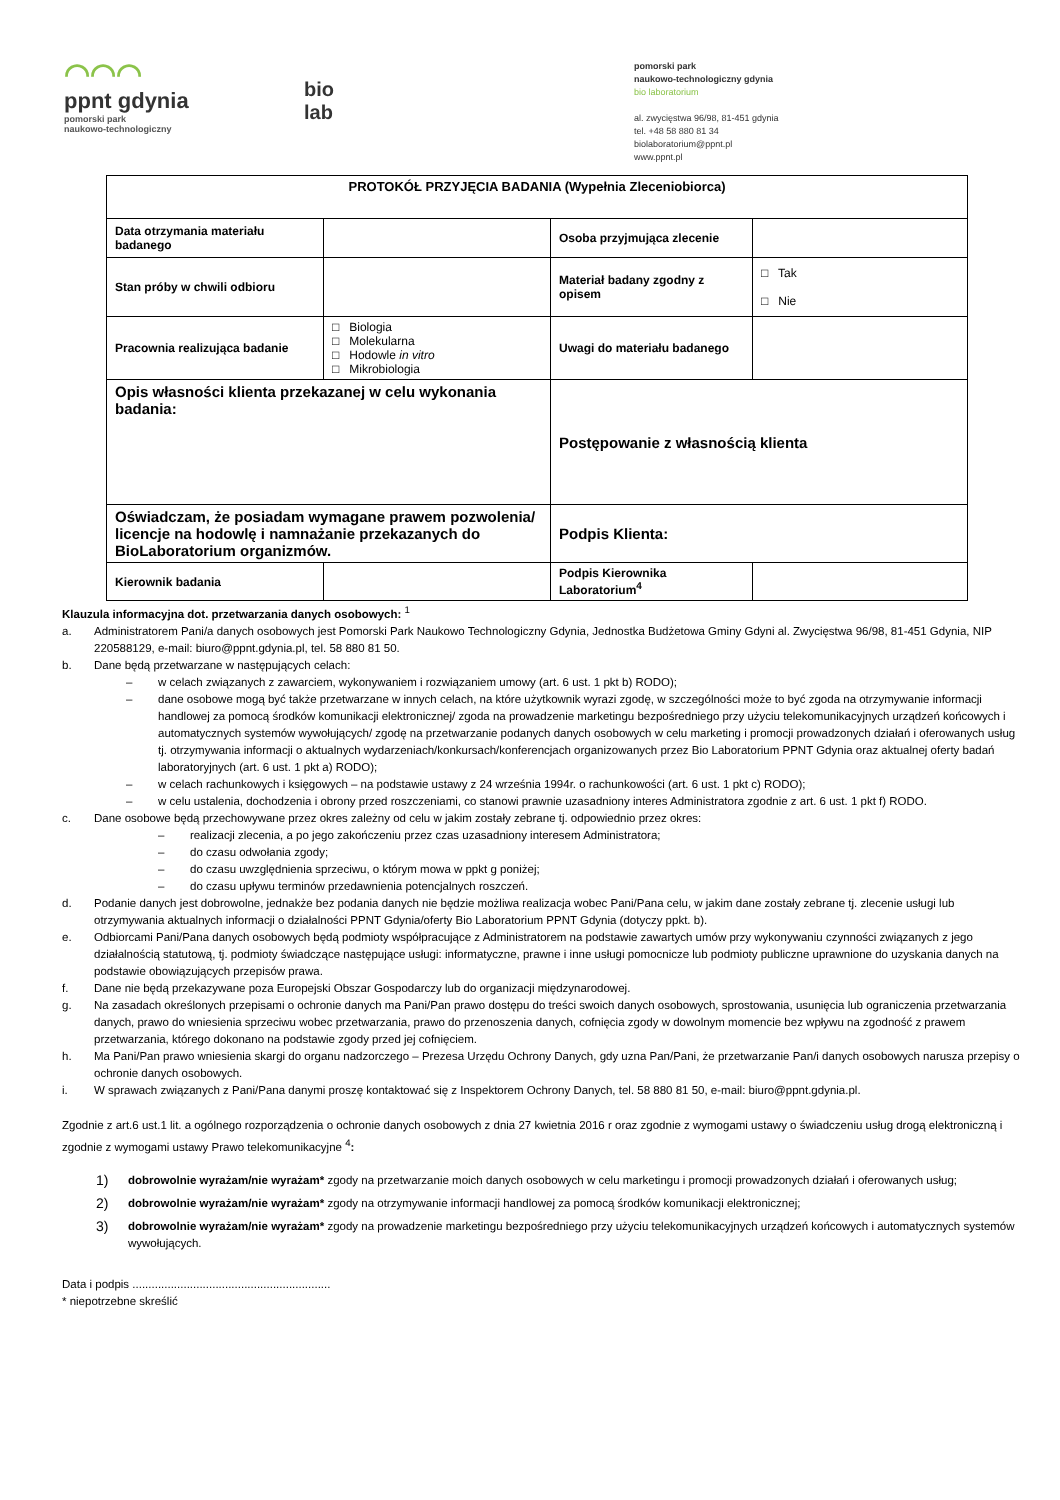◠◠◠
ppnt gdynia
pomorski park
naukowo-technologiczny
bio
lab
pomorski park
naukowo-technologiczny gdynia
bio laboratorium
al. zwycięstwa 96/98, 81-451 gdynia
tel. +48 58 880 81 34
biolaboratorium@ppnt.pl
www.ppnt.pl
| PROTOKÓŁ PRZYJĘCIA BADANIA (Wypełnia Zleceniobiorca) | | | |
| Data otrzymania materiału badanego | | Osoba przyjmująca zlecenie | |
| Stan próby w chwili odbioru | | Materiał badany zgodny z opisem | □ Tak □ Nie |
| Pracownia realizująca badanie | □ Biologia □ Molekularna □ Hodowle in vitro □ Mikrobiologia | Uwagi do materiału badanego | |
| Opis własności klienta przekazanej w celu wykonania badania: | | Postępowanie z własnością klienta | |
| Oświadczam, że posiadam wymagane prawem pozwolenia/ licencje na hodowlę i namnażanie przekazanych do BioLaboratorium organizmów. | | Podpis Klienta: | |
| Kierownik badania | | Podpis Kierownika Laboratorium<sup>4</sup> | |
Klauzula informacyjna dot. przetwarzania danych osobowych: <sup>1</sup>
a. Administratorem Pani/a danych osobowych jest Pomorski Park Naukowo Technologiczny Gdynia, Jednostka Budżetowa Gminy Gdyni al. Zwycięstwa 96/98, 81-451 Gdynia, NIP 220588129, e-mail: biuro@ppnt.gdynia.pl, tel. 58 880 81 50.
b. Dane będą przetwarzane w następujących celach:
– w celach związanych z zawarciem, wykonywaniem i rozwiązaniem umowy (art. 6 ust. 1 pkt b) RODO);
– dane osobowe mogą być także przetwarzane w innych celach, na które użytkownik wyrazi zgodę, w szczególności może to być zgoda na otrzymywanie informacji handlowej za pomocą środków komunikacji elektronicznej/ zgoda na prowadzenie marketingu bezpośredniego przy użyciu telekomunikacyjnych urządzeń końcowych i automatycznych systemów wywołujących/ zgodę na przetwarzanie podanych danych osobowych w celu marketing i promocji prowadzonych działań i oferowanych usług tj. otrzymywania informacji o aktualnych wydarzeniach/konkursach/konferencjach organizowanych przez Bio Laboratorium PPNT Gdynia oraz aktualnej oferty badań laboratoryjnych (art. 6 ust. 1 pkt a) RODO);
– w celach rachunkowych i księgowych – na podstawie ustawy z 24 września 1994r. o rachunkowości (art. 6 ust. 1 pkt c) RODO);
– w celu ustalenia, dochodzenia i obrony przed roszczeniami, co stanowi prawnie uzasadniony interes Administratora zgodnie z art. 6 ust. 1 pkt f) RODO.
c. Dane osobowe będą przechowywane przez okres zależny od celu w jakim zostały zebrane tj. odpowiednio przez okres:
– realizacji zlecenia, a po jego zakończeniu przez czas uzasadniony interesem Administratora;
– do czasu odwołania zgody;
– do czasu uwzględnienia sprzeciwu, o którym mowa w ppkt g poniżej;
– do czasu upływu terminów przedawnienia potencjalnych roszczeń.
d. Podanie danych jest dobrowolne, jednakże bez podania danych nie będzie możliwa realizacja wobec Pani/Pana celu, w jakim dane zostały zebrane tj. zlecenie usługi lub otrzymywania aktualnych informacji o działalności PPNT Gdynia/oferty Bio Laboratorium PPNT Gdynia (dotyczy ppkt. b).
e. Odbiorcami Pani/Pana danych osobowych będą podmioty współpracujące z Administratorem na podstawie zawartych umów przy wykonywaniu czynności związanych z jego działalnością statutową, tj. podmioty świadczące następujące usługi: informatyczne, prawne i inne usługi pomocnicze lub podmioty publiczne uprawnione do uzyskania danych na podstawie obowiązujących przepisów prawa.
f. Dane nie będą przekazywane poza Europejski Obszar Gospodarczy lub do organizacji międzynarodowej.
g. Na zasadach określonych przepisami o ochronie danych ma Pani/Pan prawo dostępu do treści swoich danych osobowych, sprostowania, usunięcia lub ograniczenia przetwarzania danych, prawo do wniesienia sprzeciwu wobec przetwarzania, prawo do przenoszenia danych, cofnięcia zgody w dowolnym momencie bez wpływu na zgodność z prawem przetwarzania, którego dokonano na podstawie zgody przed jej cofnięciem.
h. Ma Pani/Pan prawo wniesienia skargi do organu nadzorczego – Prezesa Urzędu Ochrony Danych, gdy uzna Pan/Pani, że przetwarzanie Pan/i danych osobowych narusza przepisy o ochronie danych osobowych.
i. W sprawach związanych z Pani/Pana danymi proszę kontaktować się z Inspektorem Ochrony Danych, tel. 58 880 81 50, e-mail: biuro@ppnt.gdynia.pl.
Zgodnie z art.6 ust.1 lit. a ogólnego rozporządzenia o ochronie danych osobowych z dnia 27 kwietnia 2016 r oraz zgodnie z wymogami ustawy o świadczeniu usług drogą elektroniczną i zgodnie z wymogami ustawy Prawo telekomunikacyjne <sup>4</sup>:
1) dobrowolnie wyrażam/nie wyrażam* zgody na przetwarzanie moich danych osobowych w celu marketingu i promocji prowadzonych działań i oferowanych usług;
2) dobrowolnie wyrażam/nie wyrażam* zgody na otrzymywanie informacji handlowej za pomocą środków komunikacji elektronicznej;
3) dobrowolnie wyrażam/nie wyrażam* zgody na prowadzenie marketingu bezpośredniego przy użyciu telekomunikacyjnych urządzeń końcowych i automatycznych systemów wywołujących.
Data i podpis ..............................................................
* niepotrzebne skreślić